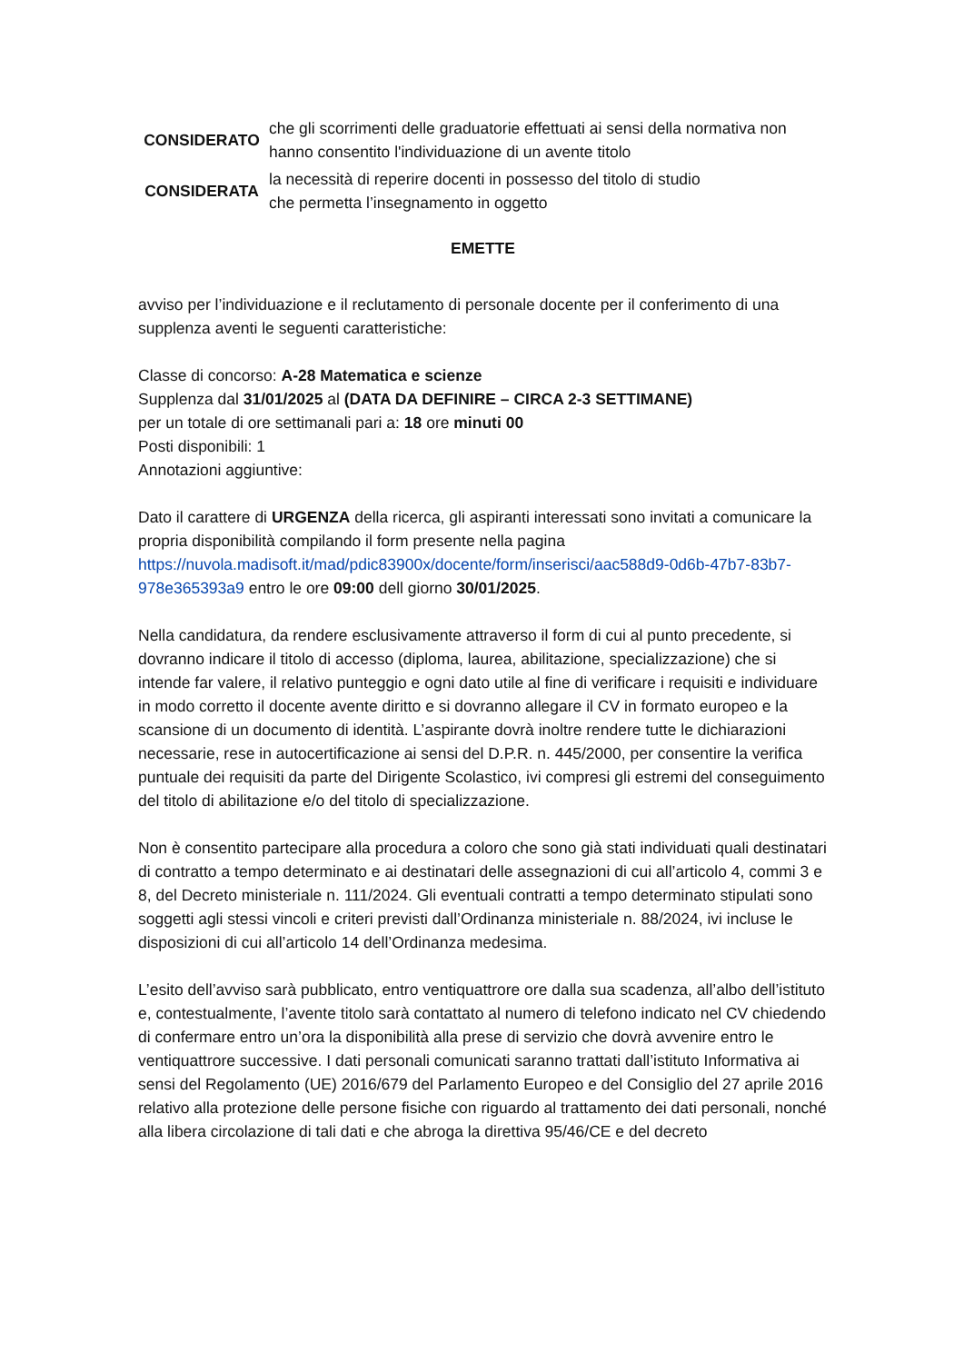CONSIDERATO
che gli scorrimenti delle graduatorie effettuati ai sensi della normativa non hanno consentito l'individuazione di un avente titolo
CONSIDERATA
la necessità di reperire docenti in possesso del titolo di studio
che permetta l’insegnamento in oggetto
EMETTE
avviso per l’individuazione e il reclutamento di personale docente per il conferimento di una supplenza aventi le seguenti caratteristiche:
Classe di concorso: A-28 Matematica e scienze
Supplenza dal 31/01/2025 al (DATA DA DEFINIRE – CIRCA 2-3 SETTIMANE)
per un totale di ore settimanali pari a: 18 ore minuti 00
Posti disponibili: 1
Annotazioni aggiuntive:
Dato il carattere di URGENZA della ricerca, gli aspiranti interessati sono invitati a comunicare la propria disponibilità compilando il form presente nella pagina https://nuvola.madisoft.it/mad/pdic83900x/docente/form/inserisci/aac588d9-0d6b-47b7-83b7-978e365393a9 entro le ore 09:00 dell giorno 30/01/2025.
Nella candidatura, da rendere esclusivamente attraverso il form di cui al punto precedente, si dovranno indicare il titolo di accesso (diploma, laurea, abilitazione, specializzazione) che si intende far valere, il relativo punteggio e ogni dato utile al fine di verificare i requisiti e individuare in modo corretto il docente avente diritto e si dovranno allegare il CV in formato europeo e la scansione di un documento di identità. L’aspirante dovrà inoltre rendere tutte le dichiarazioni necessarie, rese in autocertificazione ai sensi del D.P.R. n. 445/2000, per consentire la verifica puntuale dei requisiti da parte del Dirigente Scolastico, ivi compresi gli estremi del conseguimento del titolo di abilitazione e/o del titolo di specializzazione.
Non è consentito partecipare alla procedura a coloro che sono già stati individuati quali destinatari di contratto a tempo determinato e ai destinatari delle assegnazioni di cui all’articolo 4, commi 3 e 8, del Decreto ministeriale n. 111/2024. Gli eventuali contratti a tempo determinato stipulati sono soggetti agli stessi vincoli e criteri previsti dall’Ordinanza ministeriale n. 88/2024, ivi incluse le disposizioni di cui all’articolo 14 dell’Ordinanza medesima.
L’esito dell’avviso sarà pubblicato, entro ventiquattrore ore dalla sua scadenza, all’albo dell’istituto e, contestualmente, l’avente titolo sarà contattato al numero di telefono indicato nel CV chiedendo di confermare entro un’ora la disponibilità alla prese di servizio che dovrà avvenire entro le ventiquattrore successive. I dati personali comunicati saranno trattati dall’istituto Informativa ai sensi del Regolamento (UE) 2016/679 del Parlamento Europeo e del Consiglio del 27 aprile 2016 relativo alla protezione delle persone fisiche con riguardo al trattamento dei dati personali, nonché alla libera circolazione di tali dati e che abroga la direttiva 95/46/CE e del decreto